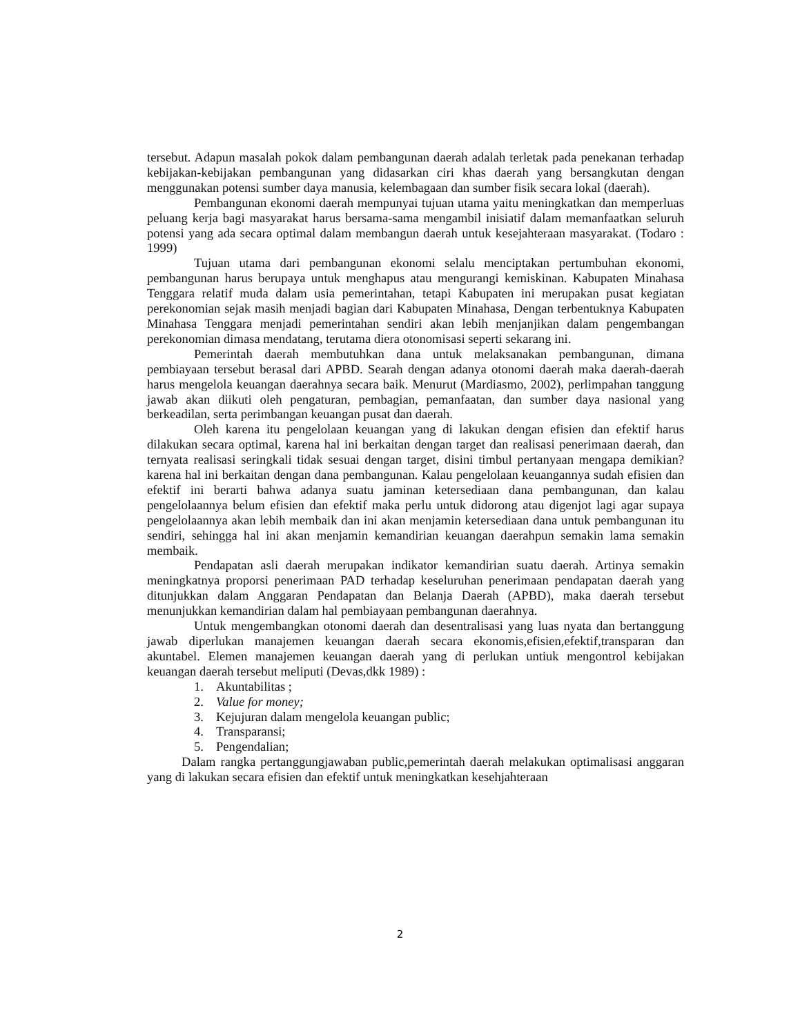tersebut. Adapun masalah pokok dalam pembangunan daerah adalah terletak pada penekanan terhadap kebijakan-kebijakan pembangunan yang didasarkan ciri khas daerah yang bersangkutan dengan menggunakan potensi sumber daya manusia, kelembagaan dan sumber fisik secara lokal (daerah).
Pembangunan ekonomi daerah mempunyai tujuan utama yaitu meningkatkan dan memperluas peluang kerja bagi masyarakat harus bersama-sama mengambil inisiatif dalam memanfaatkan seluruh potensi yang ada secara optimal dalam membangun daerah untuk kesejahteraan masyarakat. (Todaro : 1999)
Tujuan utama dari pembangunan ekonomi selalu menciptakan pertumbuhan ekonomi, pembangunan harus berupaya untuk menghapus atau mengurangi kemiskinan. Kabupaten Minahasa Tenggara relatif muda dalam usia pemerintahan, tetapi Kabupaten ini merupakan pusat kegiatan perekonomian sejak masih menjadi bagian dari Kabupaten Minahasa, Dengan terbentuknya Kabupaten Minahasa Tenggara menjadi pemerintahan sendiri akan lebih menjanjikan dalam pengembangan perekonomian dimasa mendatang, terutama diera otonomisasi seperti sekarang ini.
Pemerintah daerah membutuhkan dana untuk melaksanakan pembangunan, dimana pembiayaan tersebut berasal dari APBD. Searah dengan adanya otonomi daerah maka daerah-daerah harus mengelola keuangan daerahnya secara baik. Menurut (Mardiasmo, 2002), perlimpahan tanggung jawab akan diikuti oleh pengaturan, pembagian, pemanfaatan, dan sumber daya nasional yang berkeadilan, serta perimbangan keuangan pusat dan daerah.
Oleh karena itu pengelolaan keuangan yang di lakukan dengan efisien dan efektif harus dilakukan secara optimal, karena hal ini berkaitan dengan target dan realisasi penerimaan daerah, dan ternyata realisasi seringkali tidak sesuai dengan target, disini timbul pertanyaan mengapa demikian? karena hal ini berkaitan dengan dana pembangunan. Kalau pengelolaan keuangannya sudah efisien dan efektif ini berarti bahwa adanya suatu jaminan ketersediaan dana pembangunan, dan kalau pengelolaannya belum efisien dan efektif maka perlu untuk didorong atau digenjot lagi agar supaya pengelolaannya akan lebih membaik dan ini akan menjamin ketersediaan dana untuk pembangunan itu sendiri, sehingga hal ini akan menjamin kemandirian keuangan daerahpun semakin lama semakin membaik.
Pendapatan asli daerah merupakan indikator kemandirian suatu daerah. Artinya semakin meningkatnya proporsi penerimaan PAD terhadap keseluruhan penerimaan pendapatan daerah yang ditunjukkan dalam Anggaran Pendapatan dan Belanja Daerah (APBD), maka daerah tersebut menunjukkan kemandirian dalam hal pembiayaan pembangunan daerahnya.
Untuk mengembangkan otonomi daerah dan desentralisasi yang luas nyata dan bertanggung jawab diperlukan manajemen keuangan daerah secara ekonomis,efisien,efektif,transparan dan akuntabel. Elemen manajemen keuangan daerah yang di perlukan untiuk mengontrol kebijakan keuangan daerah tersebut meliputi (Devas,dkk 1989) :
1. Akuntabilitas ;
2. Value for money;
3. Kejujuran dalam mengelola keuangan public;
4. Transparansi;
5. Pengendalian;
Dalam rangka pertanggungjawaban public,pemerintah daerah melakukan optimalisasi anggaran yang di lakukan secara efisien dan efektif untuk meningkatkan kesehjahteraan
2